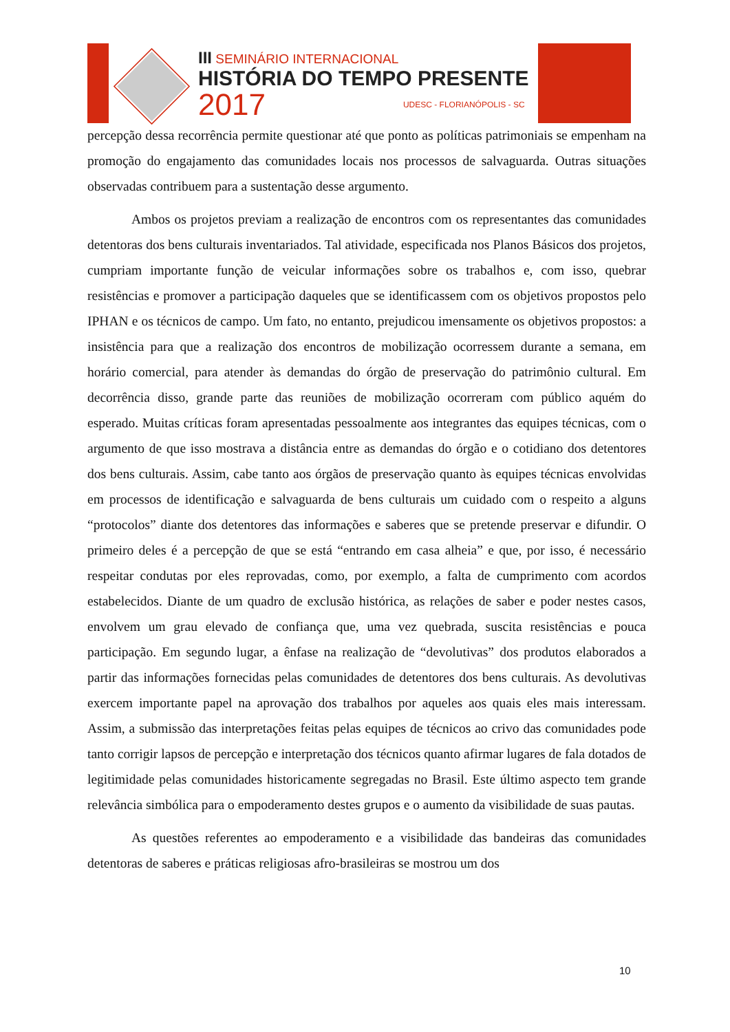III SEMINÁRIO INTERNACIONAL
HISTÓRIA DO TEMPO PRESENTE
2017 UDESC - FLORIANÓPOLIS - SC
percepção dessa recorrência permite questionar até que ponto as políticas patrimoniais se empenham na promoção do engajamento das comunidades locais nos processos de salvaguarda. Outras situações observadas contribuem para a sustentação desse argumento.
Ambos os projetos previam a realização de encontros com os representantes das comunidades detentoras dos bens culturais inventariados. Tal atividade, especificada nos Planos Básicos dos projetos, cumpriam importante função de veicular informações sobre os trabalhos e, com isso, quebrar resistências e promover a participação daqueles que se identificassem com os objetivos propostos pelo IPHAN e os técnicos de campo. Um fato, no entanto, prejudicou imensamente os objetivos propostos: a insistência para que a realização dos encontros de mobilização ocorressem durante a semana, em horário comercial, para atender às demandas do órgão de preservação do patrimônio cultural. Em decorrência disso, grande parte das reuniões de mobilização ocorreram com público aquém do esperado. Muitas críticas foram apresentadas pessoalmente aos integrantes das equipes técnicas, com o argumento de que isso mostrava a distância entre as demandas do órgão e o cotidiano dos detentores dos bens culturais. Assim, cabe tanto aos órgãos de preservação quanto às equipes técnicas envolvidas em processos de identificação e salvaguarda de bens culturais um cuidado com o respeito a alguns “protocolos” diante dos detentores das informações e saberes que se pretende preservar e difundir. O primeiro deles é a percepção de que se está “entrando em casa alheia” e que, por isso, é necessário respeitar condutas por eles reprovadas, como, por exemplo, a falta de cumprimento com acordos estabelecidos. Diante de um quadro de exclusão histórica, as relações de saber e poder nestes casos, envolvem um grau elevado de confiança que, uma vez quebrada, suscita resistências e pouca participação. Em segundo lugar, a ênfase na realização de “devolutivas” dos produtos elaborados a partir das informações fornecidas pelas comunidades de detentores dos bens culturais. As devolutivas exercem importante papel na aprovação dos trabalhos por aqueles aos quais eles mais interessam. Assim, a submissão das interpretações feitas pelas equipes de técnicos ao crivo das comunidades pode tanto corrigir lapsos de percepção e interpretação dos técnicos quanto afirmar lugares de fala dotados de legitimidade pelas comunidades historicamente segregadas no Brasil. Este último aspecto tem grande relevância simbólica para o empoderamento destes grupos e o aumento da visibilidade de suas pautas.
As questões referentes ao empoderamento e a visibilidade das bandeiras das comunidades detentoras de saberes e práticas religiosas afro-brasileiras se mostrou um dos
10